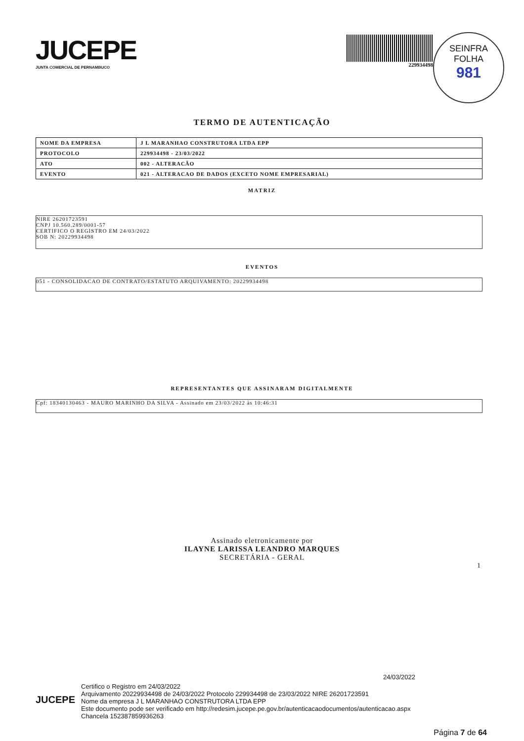JUCEPE
JUNTA COMERCIAL DE PERNAMBUCO
229934498
SEINFRA
FOLHA
981
TERMO DE AUTENTICAÇÃO
| NOME DA EMPRESA | J L MARANHAO CONSTRUTORA LTDA EPP |
| PROTOCOLO | 229934498 - 23/03/2022 |
| ATO | 002 - ALTERACÃO |
| EVENTO | 021 - ALTERACAO DE DADOS (EXCETO NOME EMPRESARIAL) |
MATRIZ
NIRE 26201723591
CNPJ 10.560.289/0001-57
CERTIFICO O REGISTRO EM 24/03/2022
SOB N: 20229934498
EVENTOS
051 - CONSOLIDACAO DE CONTRATO/ESTATUTO ARQUIVAMENTO: 20229934498
REPRESENTANTES QUE ASSINARAM DIGITALMENTE
Cpf: 18340130463 - MAURO MARINHO DA SILVA - Assinado em 23/03/2022 às 10:46:31
Assinado eletronicamente por
ILAYNE LARISSA LEANDRO MARQUES
SECRETÁRIA - GERAL
1
24/03/2022
JUCEPE
Certifico o Registro em 24/03/2022
Arquivamento 20229934498 de 24/03/2022 Protocolo 229934498 de 23/03/2022 NIRE 26201723591
Nome da empresa J L MARANHAO CONSTRUTORA LTDA EPP
Este documento pode ser verificado em http://redesim.jucepe.pe.gov.br/autenticacaodocumentos/autenticacao.aspx
Chancela 152387859936263
Página 7 de 64